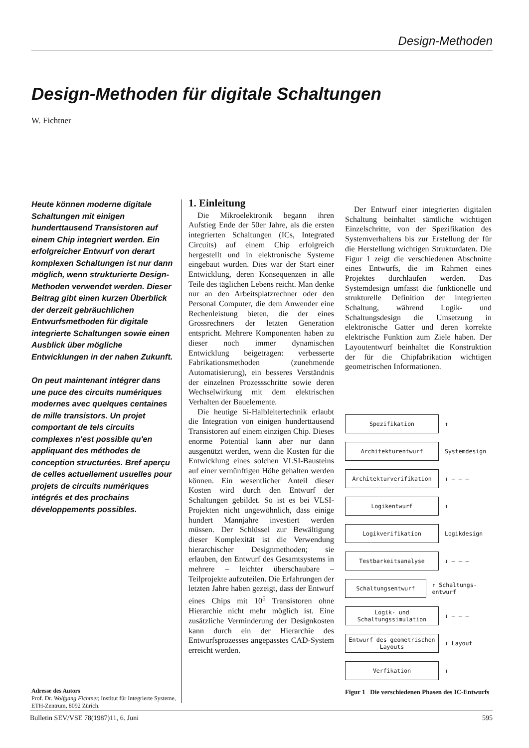Design-Methoden
Design-Methoden für digitale Schaltungen
W. Fichtner
Heute können moderne digitale Schaltungen mit einigen hunderttausend Transistoren auf einem Chip integriert werden. Ein erfolgreicher Entwurf von derart komplexen Schaltungen ist nur dann möglich, wenn strukturierte Design-Methoden verwendet werden. Dieser Beitrag gibt einen kurzen Überblick der derzeit gebräuchlichen Entwurfsmethoden für digitale integrierte Schaltungen sowie einen Ausblick über mögliche Entwicklungen in der nahen Zukunft.
On peut maintenant intégrer dans une puce des circuits numériques modernes avec quelques centaines de mille transistors. Un projet comportant de tels circuits complexes n'est possible qu'en appliquant des méthodes de conception structurées. Bref aperçu de celles actuellement usuelles pour projets de circuits numériques intégrés et des prochains développements possibles.
Adresse des Autors
Prof. Dr. Wolfgang Fichtner, Institut für Integrierte Systeme, ETH-Zentrum, 8092 Zürich.
1. Einleitung
Die Mikroelektronik begann ihren Aufstieg Ende der 50er Jahre, als die ersten integrierten Schaltungen (ICs, Integrated Circuits) auf einem Chip erfolgreich hergestellt und in elektronische Systeme eingebaut wurden. Dies war der Start einer Entwicklung, deren Konsequenzen in alle Teile des täglichen Lebens reicht. Man denke nur an den Arbeitsplatzrechner oder den Personal Computer, die dem Anwender eine Rechenleistung bieten, die der eines Grossrechners der letzten Generation entspricht. Mehrere Komponenten haben zu dieser noch immer dynamischen Entwicklung beigetragen: verbesserte Fabrikationsmethoden (zunehmende Automatisierung), ein besseres Verständnis der einzelnen Prozessschritte sowie deren Wechselwirkung mit dem elektrischen Verhalten der Bauelemente.
Die heutige Si-Halbleitertechnik erlaubt die Integration von einigen hunderttausend Transistoren auf einem einzigen Chip. Dieses enorme Potential kann aber nur dann ausgenützt werden, wenn die Kosten für die Entwicklung eines solchen VLSI-Bausteins auf einer vernünftigen Höhe gehalten werden können. Ein wesentlicher Anteil dieser Kosten wird durch den Entwurf der Schaltungen gebildet. So ist es bei VLSI-Projekten nicht ungewöhnlich, dass einige hundert Mannjahre investiert werden müssen. Der Schlüssel zur Bewältigung dieser Komplexität ist die Verwendung hierarchischer Designmethoden; sie erlauben, den Entwurf des Gesamtsystems in mehrere – leichter überschaubare – Teilprojekte aufzuteilen. Die Erfahrungen der letzten Jahre haben gezeigt, dass der Entwurf eines Chips mit 10<sup>5</sup> Transistoren ohne Hierarchie nicht mehr möglich ist. Eine zusätzliche Verminderung der Designkosten kann durch ein der Hierarchie des Entwurfsprozesses angepasstes CAD-System erreicht werden.
Der Entwurf einer integrierten digitalen Schaltung beinhaltet sämtliche wichtigen Einzelschritte, von der Spezifikation des Systemverhaltens bis zur Erstellung der für die Herstellung wichtigen Strukturdaten. Die Figur 1 zeigt die verschiedenen Abschnitte eines Entwurfs, die im Rahmen eines Projektes durchlaufen werden. Das Systemdesign umfasst die funktionelle und strukturelle Definition der integrierten Schaltung, während Logik- und Schaltungsdesign die Umsetzung in elektronische Gatter und deren korrekte elektrische Funktion zum Ziele haben. Der Layoutentwurf beinhaltet die Konstruktion der für die Chipfabrikation wichtigen geometrischen Informationen.
Spezifikation
↑
Architekturentwurf
Systemdesign
Architekturverifikation
↓ — — —
Logikentwurf
↑
Logikverifikation
Logikdesign
Testbarkeitsanalyse
↓ — — —
Schaltungsentwurf
↑ Schaltungs- entwurf
Logik- und Schaltungssimulation
↓ — — —
Entwurf des geometrischen Layouts
↑ Layout
Verfikation
↓
Figur 1 Die verschiedenen Phasen des IC-Entwurfs
Bulletin SEV/VSE 78(1987)11, 6. Juni 595